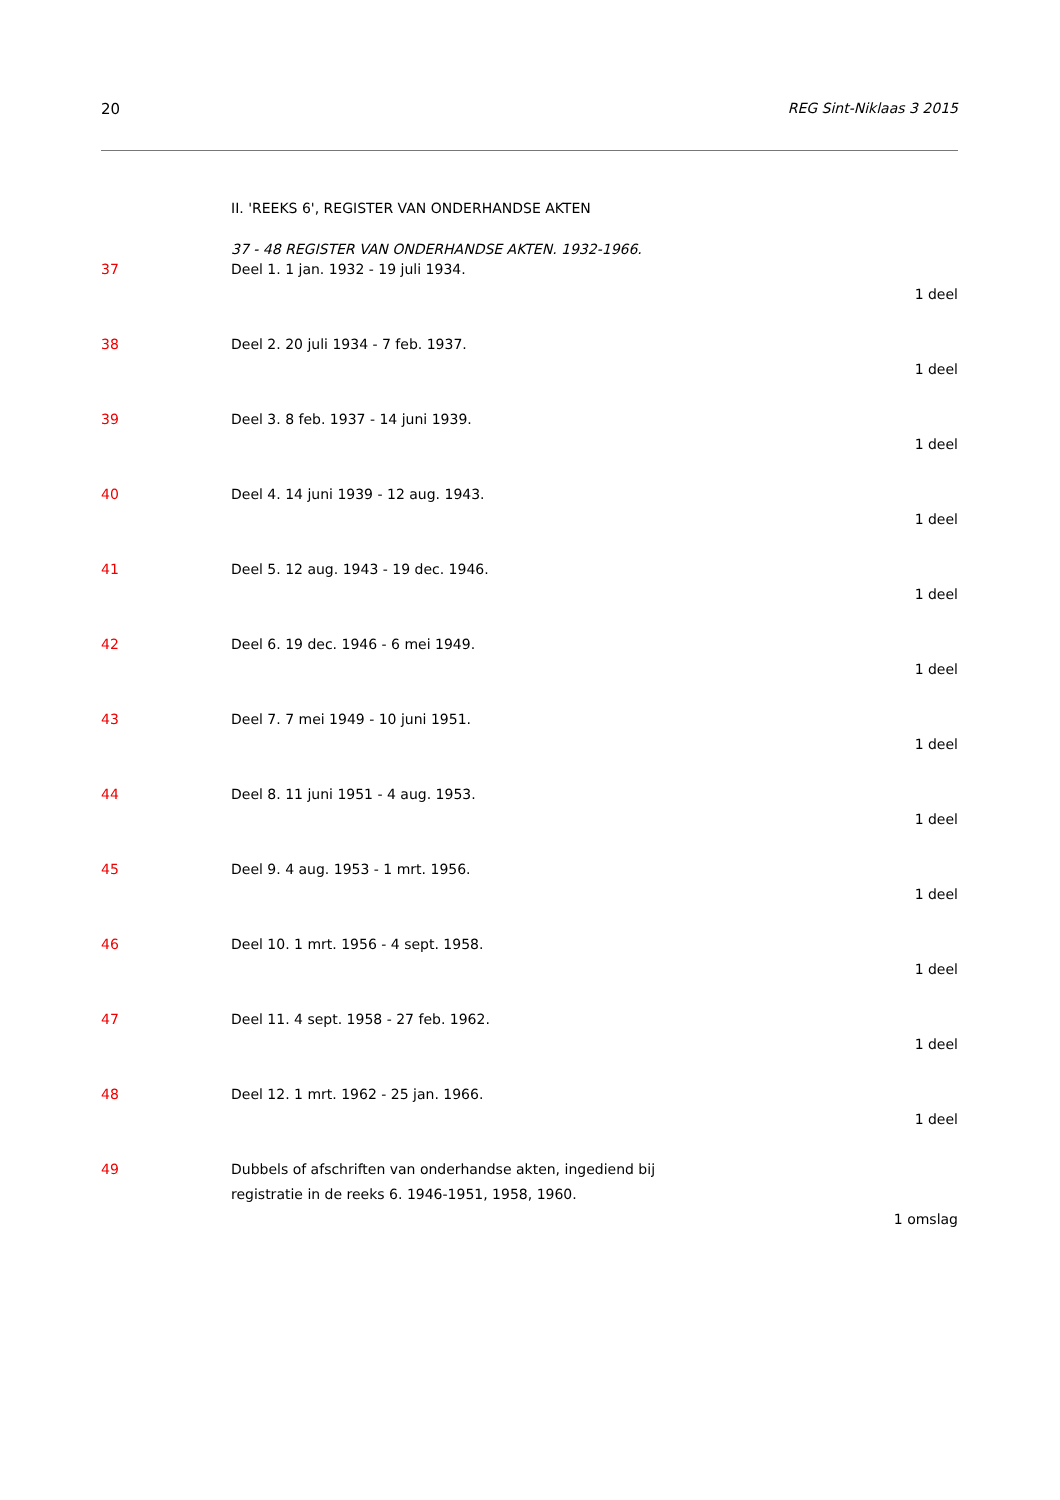20 REG Sint-Niklaas 3 2015
II. 'REEKS 6', REGISTER VAN ONDERHANDSE AKTEN
37 - 48 REGISTER VAN ONDERHANDSE AKTEN. 1932-1966.
37 Deel 1. 1 jan. 1932 - 19 juli 1934.
1 deel
38 Deel 2. 20 juli 1934 - 7 feb. 1937.
1 deel
39 Deel 3. 8 feb. 1937 - 14 juni 1939.
1 deel
40 Deel 4. 14 juni 1939 - 12 aug. 1943.
1 deel
41 Deel 5. 12 aug. 1943 - 19 dec. 1946.
1 deel
42 Deel 6. 19 dec. 1946 - 6 mei 1949.
1 deel
43 Deel 7. 7 mei 1949 - 10 juni 1951.
1 deel
44 Deel 8. 11 juni 1951 - 4 aug. 1953.
1 deel
45 Deel 9. 4 aug. 1953 - 1 mrt. 1956.
1 deel
46 Deel 10. 1 mrt. 1956 - 4 sept. 1958.
1 deel
47 Deel 11. 4 sept. 1958 - 27 feb. 1962.
1 deel
48 Deel 12. 1 mrt. 1962 - 25 jan. 1966.
1 deel
49 Dubbels of afschriften van onderhandse akten, ingediend bij
registratie in de reeks 6. 1946-1951, 1958, 1960.
1 omslag